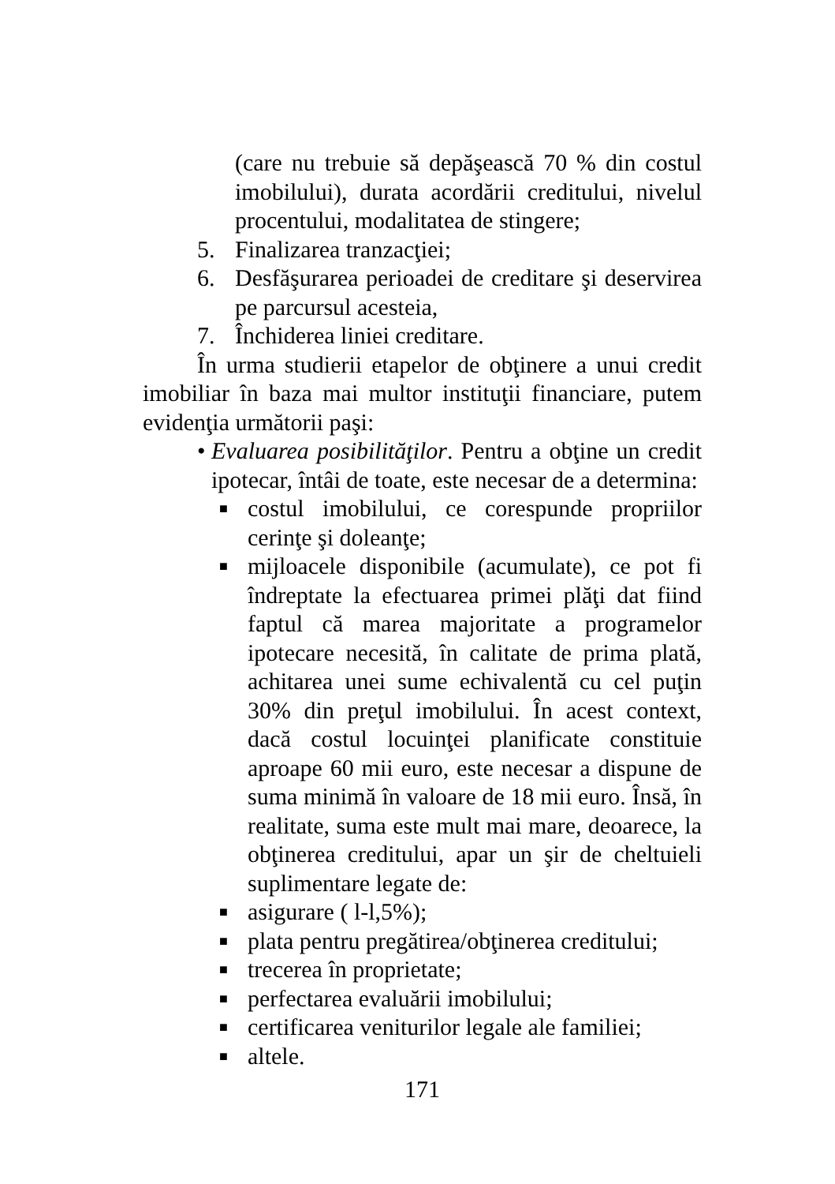(care nu trebuie să depăşească 70 % din costul imobilului), durata acordării creditului, nivelul procentului, modalitatea de stingere;
5. Finalizarea tranzacţiei;
6. Desfăşurarea perioadei de creditare şi deservirea pe parcursul acesteia,
7. Închiderea liniei creditare.
În urma studierii etapelor de obţinere a unui credit imobiliar în baza mai multor instituţii financiare, putem evidenţia următorii paşi:
• Evaluarea posibilităţilor. Pentru a obţine un credit ipotecar, întâi de toate, este necesar de a determina:
■ costul imobilului, ce corespunde propriilor cerinţe şi doleanţe;
■ mijloacele disponibile (acumulate), ce pot fi îndreptate la efectuarea primei plăţi dat fiind faptul că marea majoritate a programelor ipotecare necesită, în calitate de prima plată, achitarea unei sume echivalentă cu cel puţin 30% din preţul imobilului. În acest context, dacă costul locuinţei planificate constituie aproape 60 mii euro, este necesar a dispune de suma minimă în valoare de 18 mii euro. Însă, în realitate, suma este mult mai mare, deoarece, la obţinerea creditului, apar un şir de cheltuieli suplimentare legate de:
■ asigurare ( l-l,5%);
■ plata pentru pregătirea/obţinerea creditului;
■ trecerea în proprietate;
■ perfectarea evaluării imobilului;
■ certificarea veniturilor legale ale familiei;
■ altele.
171